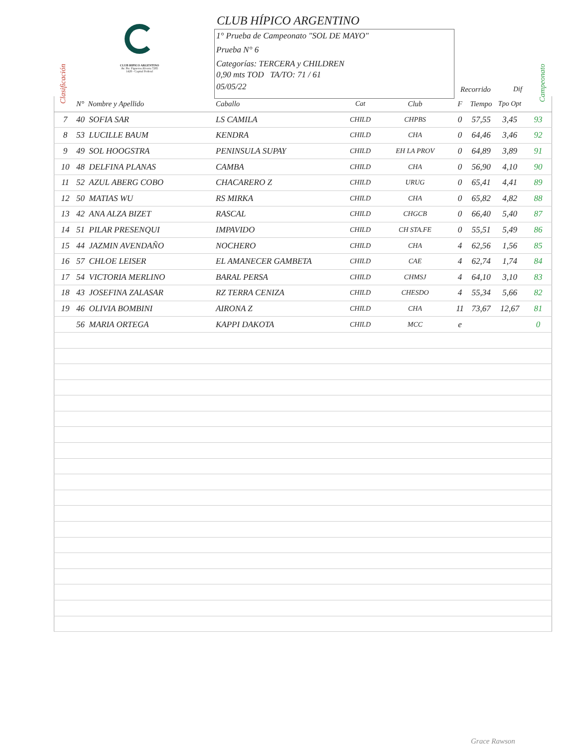Clasificación
CLUB HIPICO ARGENTINO
Av. Pte. Figueroa Alcorta 7285
1428 - Capital Federal
CLUB HÍPICO ARGENTINO
1° Prueba de Campeonato "SOL DE MAYO"
Prueba N° 6
Categorías: TERCERA y CHILDREN
0,90 mts TOD TA/TO: 71 / 61
05/05/22
Recorrido Dif
Campeonato
| | N° Nombre y Apellido | Caballo | Cat | Club | F | Tiempo | Tpo Opt | |
| --- | --- | --- | --- | --- | --- | --- | --- | --- |
| 7 | 40 SOFIA SAR | LS CAMILA | CHILD | CHPBS | 0 | 57,55 | 3,45 | 93 |
| 8 | 53 LUCILLE BAUM | KENDRA | CHILD | CHA | 0 | 64,46 | 3,46 | 92 |
| 9 | 49 SOL HOOGSTRA | PENINSULA SUPAY | CHILD | EH LA PROV | 0 | 64,89 | 3,89 | 91 |
| 10 | 48 DELFINA PLANAS | CAMBA | CHILD | CHA | 0 | 56,90 | 4,10 | 90 |
| 11 | 52 AZUL ABERG COBO | CHACARERO Z | CHILD | URUG | 0 | 65,41 | 4,41 | 89 |
| 12 | 50 MATIAS WU | RS MIRKA | CHILD | CHA | 0 | 65,82 | 4,82 | 88 |
| 13 | 42 ANA ALZA BIZET | RASCAL | CHILD | CHGCB | 0 | 66,40 | 5,40 | 87 |
| 14 | 51 PILAR PRESENQUI | IMPAVIDO | CHILD | CH STA.FE | 0 | 55,51 | 5,49 | 86 |
| 15 | 44 JAZMIN AVENDAÑO | NOCHERO | CHILD | CHA | 4 | 62,56 | 1,56 | 85 |
| 16 | 57 CHLOE LEISER | EL AMANECER GAMBETA | CHILD | CAE | 4 | 62,74 | 1,74 | 84 |
| 17 | 54 VICTORIA MERLINO | BARAL PERSA | CHILD | CHMSJ | 4 | 64,10 | 3,10 | 83 |
| 18 | 43 JOSEFINA ZALASAR | RZ TERRA CENIZA | CHILD | CHESDO | 4 | 55,34 | 5,66 | 82 |
| 19 | 46 OLIVIA BOMBINI | AIRONA Z | CHILD | CHA | 11 | 73,67 | 12,67 | 81 |
| | 56 MARIA ORTEGA | KAPPI DAKOTA | CHILD | MCC | e | | | 0 |
Grace Rawson